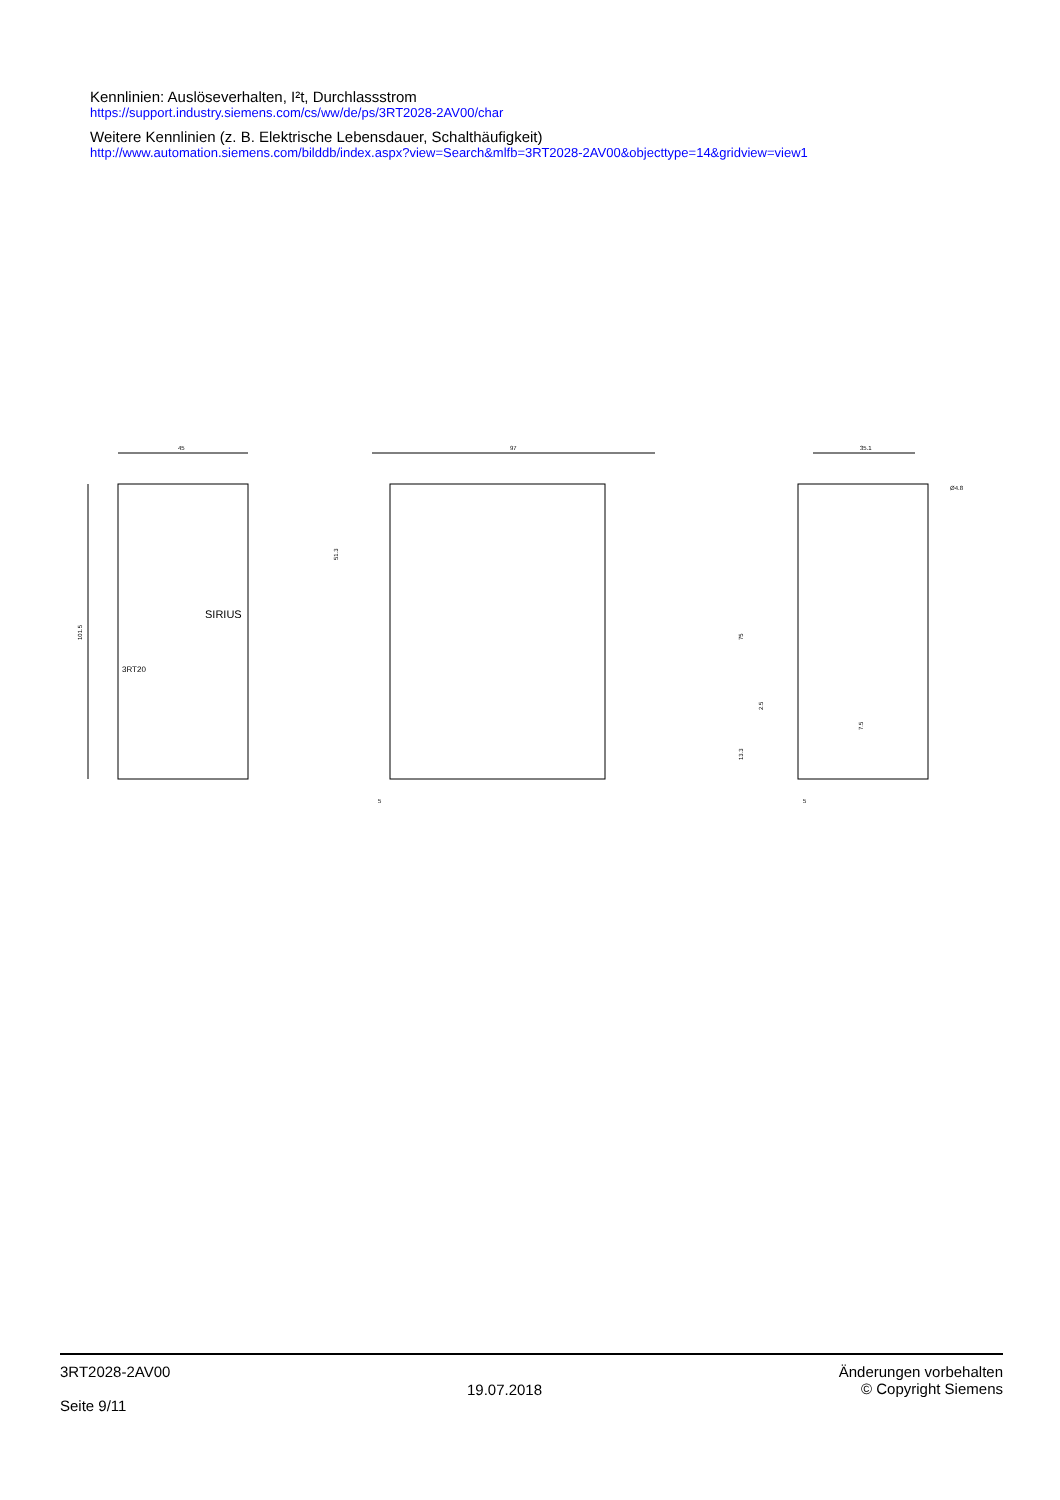Kennlinien: Auslöseverhalten, I²t, Durchlassstrom
https://support.industry.siemens.com/cs/ww/de/ps/3RT2028-2AV00/char
Weitere Kennlinien (z. B. Elektrische Lebensdauer, Schalthäufigkeit)
http://www.automation.siemens.com/bilddb/index.aspx?view=Search&mlfb=3RT2028-2AV00&objecttype=14&gridview=view1
45
101.5
SIRIUS
3RT20
97
5
51.3
35.1
Ø4.8
75
2.5
7.5
13.3
5
3RT2028-2AV00
Seite 9/11
19.07.2018
Änderungen vorbehalten
© Copyright Siemens